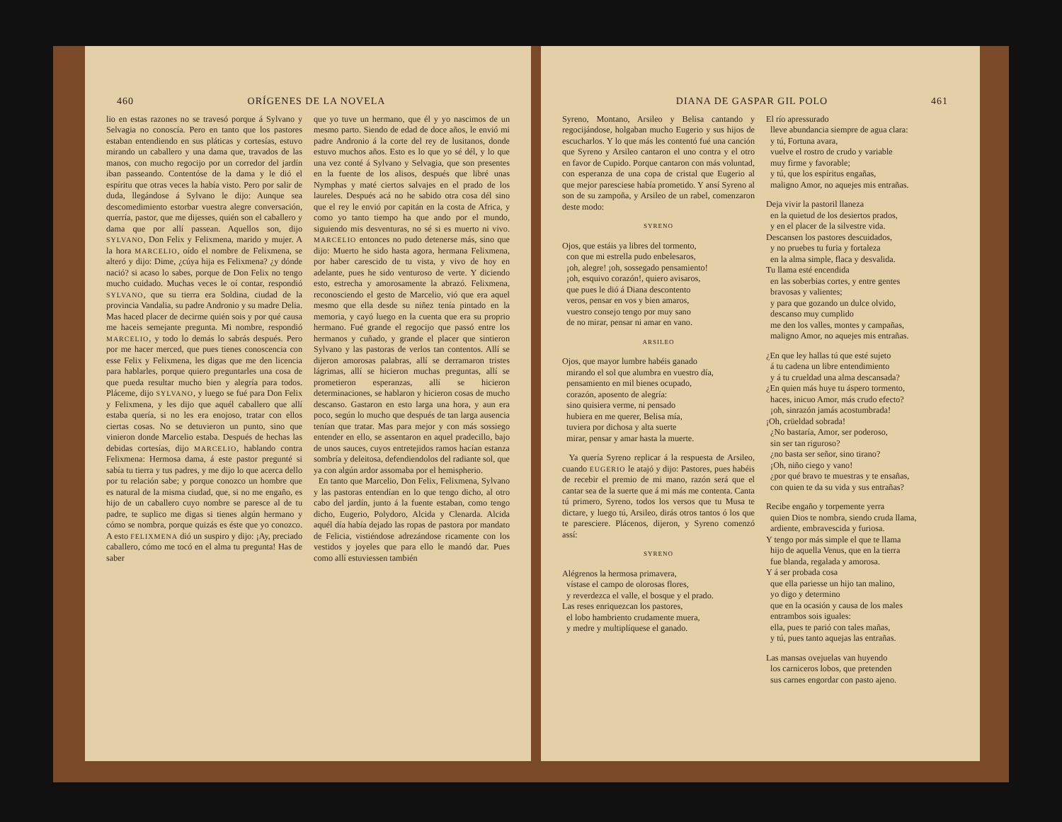460 ORÍGENES DE LA NOVELA
lio en estas razones no se travesó porque á Sylvano y Selvagia no conoscía. Pero en tanto que los pastores estaban entendiendo en sus pláticas y cortesías, estuvo mirando un caballero y una dama que, travados de las manos, con mucho regocijo por un corredor del jardín iban passeando. Contentóse de la dama y le dió el espíritu que otras veces la había visto. Pero por salir de duda, llegándose á Sylvano le dijo: Aunque sea descomedimiento estorbar vuestra alegre conversación, querría, pastor, que me dijesses, quién son el caballero y dama que por allí passean. Aquellos son, dijo SYLVANO, Don Felix y Felixmena, marido y mujer. A la hora MARCELIO, oído el nombre de Felixmena, se alteró y dijo: Dime, ¿cúya hija es Felixmena? ¿y dónde nació? si acaso lo sabes, porque de Don Felix no tengo mucho cuidado. Muchas veces le oí contar, respondió SYLVANO, que su tierra era Soldina, ciudad de la provincia Vandalia, su padre Andronio y su madre Delia. Mas haced placer de decirme quién sois y por qué causa me haceis semejante pregunta. Mi nombre, respondió MARCELIO, y todo lo demás lo sabrás después. Pero por me hacer merced, que pues tienes conoscencia con esse Felix y Felixmena, les digas que me den licencia para hablarles, porque quiero preguntarles una cosa de que pueda resultar mucho bien y alegría para todos. Pláceme, dijo SYLVANO, y luego se fué para Don Felix y Felixmena, y les dijo que aquél caballero que allí estaba quería, si no les era enojoso, tratar con ellos ciertas cosas. No se detuvieron un punto, sino que vinieron donde Marcelio estaba. Después de hechas las debidas cortesías, dijo MARCELIO, hablando contra Felixmena: Hermosa dama, á este pastor pregunté si sabía tu tierra y tus padres, y me dijo lo que acerca dello por tu relación sabe; y porque conozco un hombre que es natural de la misma ciudad, que, si no me engaño, es hijo de un caballero cuyo nombre se paresce al de tu padre, te suplico me digas si tienes algún hermano y cómo se nombra, porque quizás es éste que yo conozco. A esto FELIXMENA dió un suspiro y dijo: ¡Ay, preciado caballero, cómo me tocó en el alma tu pregunta! Has de saber
que yo tuve un hermano, que él y yo nascimos de un mesmo parto. Siendo de edad de doce años, le envió mi padre Andronio á la corte del rey de lusitanos, donde estuvo muchos años. Esto es lo que yo sé dél, y lo que una vez conté á Sylvano y Selvagia, que son presentes en la fuente de los alisos, después que libré unas Nymphas y maté ciertos salvajes en el prado de los laureles. Después acá no he sabido otra cosa dél sino que el rey le envió por capitán en la costa de Africa, y como yo tanto tiempo ha que ando por el mundo, siguiendo mis desventuras, no sé si es muerto ni vivo. MARCELIO entonces no pudo detenerse más, sino que dijo: Muerto he sido hasta agora, hermana Felixmena, por haber carescido de tu vista, y vivo de hoy en adelante, pues he sido venturoso de verte. Y diciendo esto, estrecha y amorosamente la abrazó. Felixmena, reconosciendo el gesto de Marcelio, vió que era aquel mesmo que ella desde su niñez tenía pintado en la memoria, y cayó luego en la cuenta que era su proprio hermano. Fué grande el regocijo que passó entre los hermanos y cuñado, y grande el placer que sintieron Sylvano y las pastoras de verlos tan contentos. Allí se dijeron amorosas palabras, allí se derramaron tristes lágrimas, allí se hicieron muchas preguntas, allí se prometieron esperanzas, allí se hicieron determinaciones, se hablaron y hicieron cosas de mucho descanso. Gastaron en esto larga una hora, y aun era poco, según lo mucho que después de tan larga ausencia tenían que tratar. Mas para mejor y con más sossiego entender en ello, se assentaron en aquel pradecillo, bajo de unos sauces, cuyos entretejidos ramos hacían estanza sombría y deleitosa, defendiendolos del radiante sol, que ya con algún ardor assomaba por el hemispherio.
En tanto que Marcelio, Don Felix, Felixmena, Sylvano y las pastoras entendían en lo que tengo dicho, al otro cabo del jardín, junto á la fuente estaban, como tengo dicho, Eugerio, Polydoro, Alcida y Clenarda. Alcida aquél día había dejado las ropas de pastora por mandato de Felicia, vistiéndose adrezándose ricamente con los vestidos y joyeles que para ello le mandó dar. Pues como allí estuviessen también
DIANA DE GASPAR GIL POLO 461
Syreno, Montano, Arsileo y Belisa cantando y regocijándose, holgaban mucho Eugerio y sus hijos de escucharlos. Y lo que más les contentó fué una canción que Syreno y Arsileo cantaron el uno contra y el otro en favor de Cupido. Porque cantaron con más voluntad, con esperanza de una copa de cristal que Eugerio al que mejor paresciese había prometido. Y ansí Syreno al son de su zampoña, y Arsileo de un rabel, comenzaron deste modo:
SYRENO
Ojos, que estáis ya libres del tormento,
con que mi estrella pudo enbelesaros,
¡oh, alegre! ¡oh, sossegado pensamiento!
¡oh, esquivo corazón!, quiero avisaros,
que pues le dió á Diana descontento
veros, pensar en vos y bien amaros,
vuestro consejo tengo por muy sano
de no mirar, pensar ni amar en vano.
ARSILEO
Ojos, que mayor lumbre habéis ganado
mirando el sol que alumbra en vuestro día,
pensamiento en mil bienes ocupado,
corazón, aposento de alegría:
sino quisiera verme, ni pensado
hubiera en me querer, Belisa mía,
tuviera por dichosa y alta suerte
mirar, pensar y amar hasta la muerte.
Ya quería Syreno replicar á la respuesta de Arsileo, cuando EUGERIO le atajó y dijo: Pastores, pues habéis de recebir el premio de mi mano, razón será que el cantar sea de la suerte que á mi más me contenta. Canta tú primero, Syreno, todos los versos que tu Musa te dictare, y luego tú, Arsileo, dirás otros tantos ó los que te paresciere. Plácenos, dijeron, y Syreno comenzó assí:
SYRENO
Alégrenos la hermosa primavera,
vístase el campo de olorosas flores,
y reverdezca el valle, el bosque y el prado.
Las reses enriquezcan los pastores,
el lobo hambriento crudamente muera,
y medre y multiplíquese el ganado.
El río apressurado
lleve abundancia siempre de agua clara:
y tú, Fortuna avara,
vuelve el rostro de crudo y variable
muy firme y favorable;
y tú, que los espíritus engañas,
maligno Amor, no aquejes mis entrañas.
Deja vivir la pastoril llaneza
en la quietud de los desiertos prados,
y en el placer de la silvestre vida.
Descansen los pastores descuidados,
y no pruebes tu furia y fortaleza
en la alma simple, flaca y desvalida.
Tu llama esté encendida
en las soberbias cortes, y entre gentes
bravosas y valientes;
y para que gozando un dulce olvido,
descanso muy cumplido
me den los valles, montes y campañas,
maligno Amor, no aquejes mis entrañas.
¿En que ley hallas tú que esté sujeto
á tu cadena un libre entendimiento
y á tu crueldad una alma descansada?
¿En quien más huye tu áspero tormento,
haces, inicuo Amor, más crudo efecto?
¡oh, sinrazón jamás acostumbrada!
¡Oh, crüeldad sobrada!
¿No bastaría, Amor, ser poderoso,
sin ser tan riguroso?
¿no basta ser señor, sino tirano?
¡Oh, niño ciego y vano!
¿por qué bravo te muestras y te ensañas,
con quien te da su vida y sus entrañas?
Recibe engaño y torpemente yerra
quien Dios te nombra, siendo cruda llama,
ardiente, embravescida y furiosa.
Y tengo por más simple el que te llama
hijo de aquella Venus, que en la tierra
fue blanda, regalada y amorosa.
Y á ser probada cosa
que ella pariesse un hijo tan malino,
yo digo y determino
que en la ocasión y causa de los males
entrambos sois iguales:
ella, pues te parió con tales mañas,
y tú, pues tanto aquejas las entrañas.
Las mansas ovejuelas van huyendo
los carniceros lobos, que pretenden
sus carnes engordar con pasto ajeno.